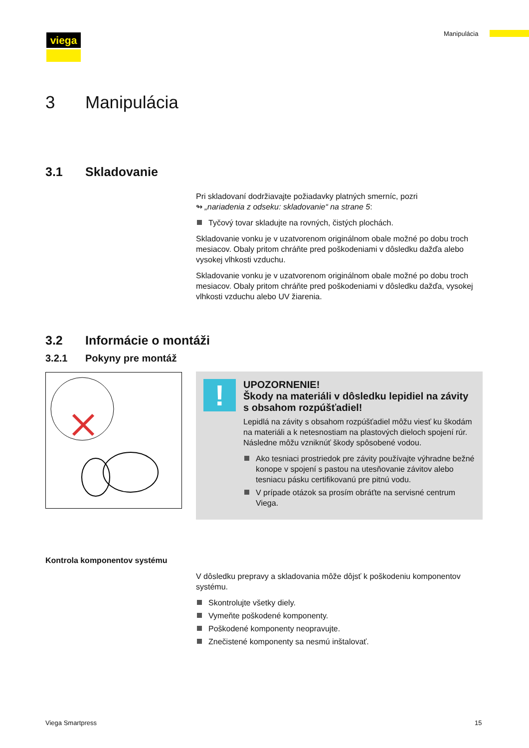viega Manipulácia
3 Manipulácia
3.1 Skladovanie
Pri skladovaní dodržiavajte požiadavky platných smerníc, pozri
↬ „nariadenia z odseku: skladovanie“ na strane 5:
Tyčový tovar skladujte na rovných, čistých plochách.
Skladovanie vonku je v uzatvorenom originálnom obale možné po dobu troch mesiacov. Obaly pritom chráňte pred poškodeniami v dôsledku dažďa alebo vysokej vlhkosti vzduchu.
Skladovanie vonku je v uzatvorenom originálnom obale možné po dobu troch mesiacov. Obaly pritom chráňte pred poškodeniami v dôsledku dažďa, vysokej vlhkosti vzduchu alebo UV žiarenia.
3.2 Informácie o montáži
3.2.1 Pokyny pre montáž
!
UPOZORNENIE!
Škody na materiáli v dôsledku lepidiel na závity s obsahom rozpúšťadiel!
Lepidlá na závity s obsahom rozpúšťadiel môžu viesť ku škodám na materiáli a k netesnostiam na plastových dielоch spojení rúr. Následne môžu vzniknúť škody spôsobené vodou.
Ako tesniaci prostriedok pre závity používajte výhradne bežné konope v spojení s pastou na utesňovanie závitov alebo tesniacu pásku certifikovanú pre pitnú vodu.
V prípade otázok sa prosím obráťte na servisné centrum Viega.
Kontrola komponentov systému
V dôsledku prepravy a skladovania môže dôjsť k poškodeniu komponentov systému.
Skontrolujte všetky diely.
Vymeňte poškodené komponenty.
Poškodené komponenty neopravujte.
Znečistené komponenty sa nesmú inštalovať.
Viega Smartpress 15